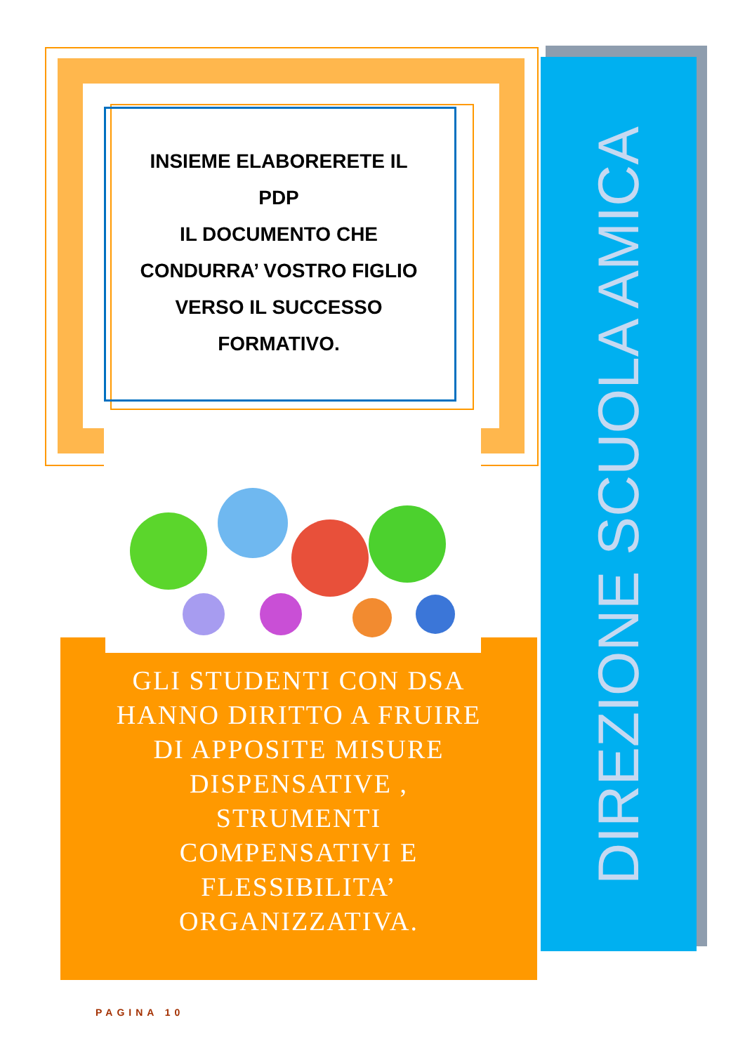INSIEME ELABORERETE IL
PDP
IL DOCUMENTO CHE
CONDURRA’ VOSTRO FIGLIO
VERSO IL SUCCESSO
FORMATIVO.
GLI STUDENTI CON DSA
HANNO DIRITTO A FRUIRE
DI APPOSITE MISURE
DISPENSATIVE ,
STRUMENTI
COMPENSATIVI E
FLESSIBILITA’
ORGANIZZATIVA.
DIREZIONE SCUOLA AMICA
PAGINA 10